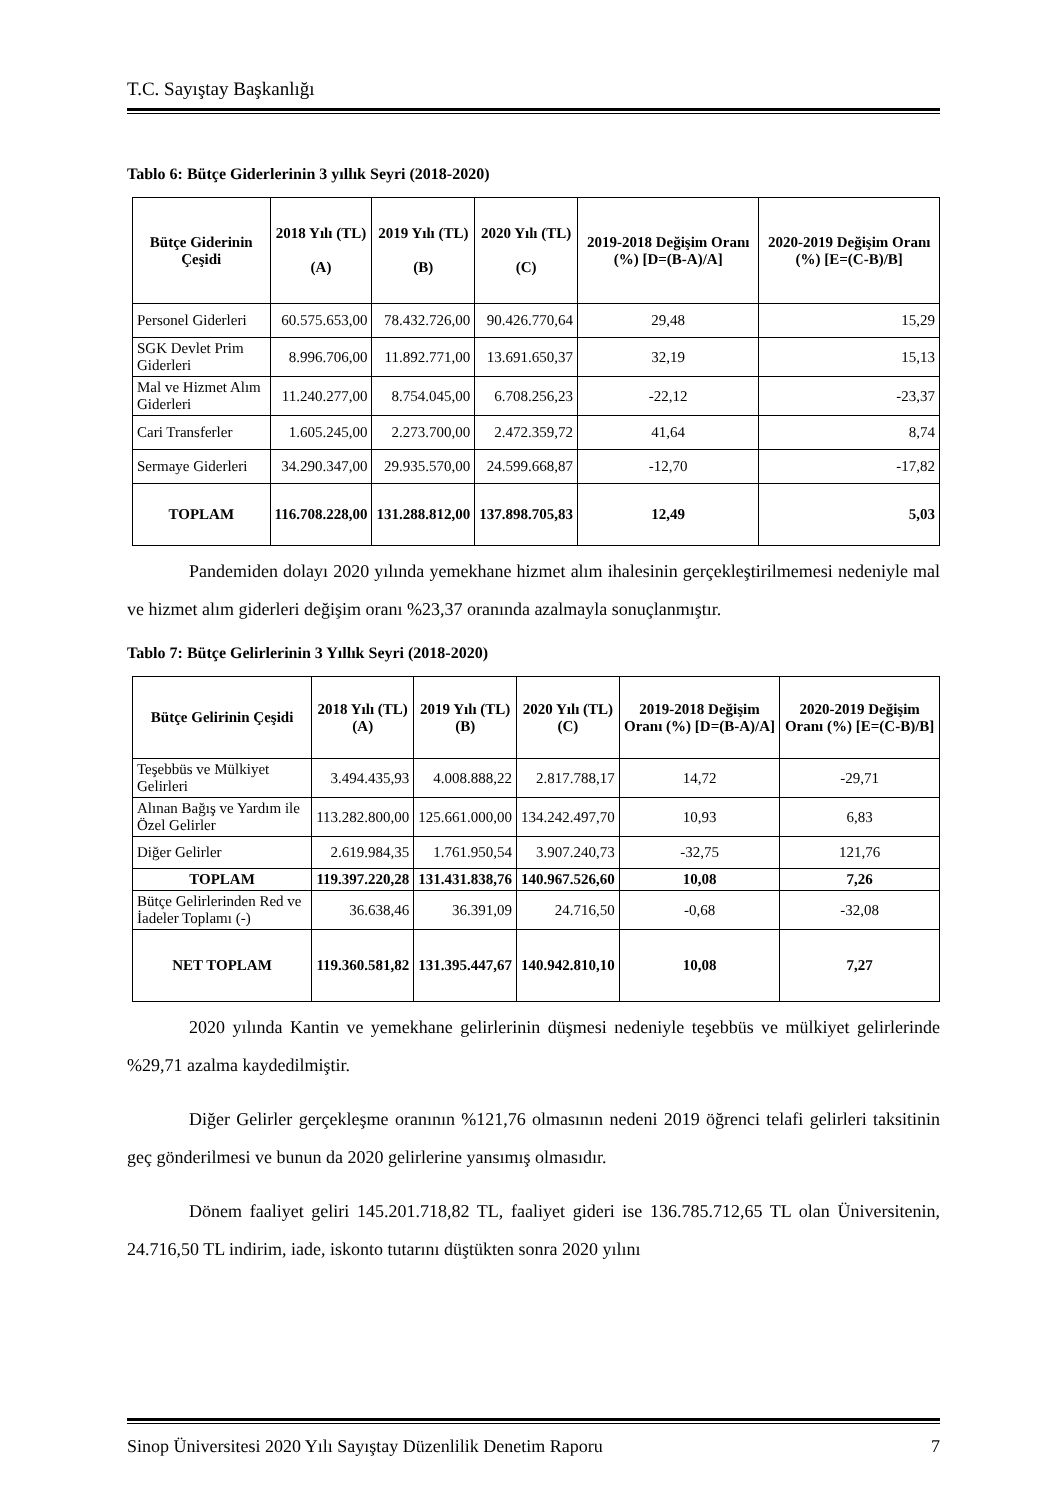T.C. Sayıştay Başkanlığı
Tablo 6: Bütçe Giderlerinin 3 yıllık Seyri (2018-2020)
| Bütçe Giderinin Çeşidi | 2018 Yılı (TL) (A) | 2019 Yılı (TL) (B) | 2020 Yılı (TL) (C) | 2019-2018 Değişim Oranı (%) [D=(B-A)/A] | 2020-2019 Değişim Oranı (%) [E=(C-B)/B] |
| --- | --- | --- | --- | --- | --- |
| Personel Giderleri | 60.575.653,00 | 78.432.726,00 | 90.426.770,64 | 29,48 | 15,29 |
| SGK Devlet Prim Giderleri | 8.996.706,00 | 11.892.771,00 | 13.691.650,37 | 32,19 | 15,13 |
| Mal ve Hizmet Alım Giderleri | 11.240.277,00 | 8.754.045,00 | 6.708.256,23 | -22,12 | -23,37 |
| Cari Transferler | 1.605.245,00 | 2.273.700,00 | 2.472.359,72 | 41,64 | 8,74 |
| Sermaye Giderleri | 34.290.347,00 | 29.935.570,00 | 24.599.668,87 | -12,70 | -17,82 |
| TOPLAM | 116.708.228,00 | 131.288.812,00 | 137.898.705,83 | 12,49 | 5,03 |
Pandemiden dolayı 2020 yılında yemekhane hizmet alım ihalesinin gerçekleştirilmemesi nedeniyle mal ve hizmet alım giderleri değişim oranı %23,37 oranında azalmayla sonuçlanmıştır.
Tablo 7: Bütçe Gelirlerinin 3 Yıllık Seyri (2018-2020)
| Bütçe Gelirinin Çeşidi | 2018 Yılı (TL) (A) | 2019 Yılı (TL) (B) | 2020 Yılı (TL) (C) | 2019-2018 Değişim Oranı (%) [D=(B-A)/A] | 2020-2019 Değişim Oranı (%) [E=(C-B)/B] |
| --- | --- | --- | --- | --- | --- |
| Teşebbüs ve Mülkiyet Gelirleri | 3.494.435,93 | 4.008.888,22 | 2.817.788,17 | 14,72 | -29,71 |
| Alınan Bağış ve Yardım ile Özel Gelirler | 113.282.800,00 | 125.661.000,00 | 134.242.497,70 | 10,93 | 6,83 |
| Diğer Gelirler | 2.619.984,35 | 1.761.950,54 | 3.907.240,73 | -32,75 | 121,76 |
| TOPLAM | 119.397.220,28 | 131.431.838,76 | 140.967.526,60 | 10,08 | 7,26 |
| Bütçe Gelirlerinden Red ve İadeler Toplamı (-) | 36.638,46 | 36.391,09 | 24.716,50 | -0,68 | -32,08 |
| NET TOPLAM | 119.360.581,82 | 131.395.447,67 | 140.942.810,10 | 10,08 | 7,27 |
2020 yılında Kantin ve yemekhane gelirlerinin düşmesi nedeniyle teşebbüs ve mülkiyet gelirlerinde %29,71 azalma kaydedilmiştir.
Diğer Gelirler gerçekleşme oranının %121,76 olmasının nedeni 2019 öğrenci telafi gelirleri taksitinin geç gönderilmesi ve bunun da 2020 gelirlerine yansımış olmasıdır.
Dönem faaliyet geliri 145.201.718,82 TL, faaliyet gideri ise 136.785.712,65 TL olan Üniversitenin, 24.716,50 TL indirim, iade, iskonto tutarını düştükten sonra 2020 yılını
Sinop Üniversitesi 2020 Yılı Sayıştay Düzenlilik Denetim Raporu 7